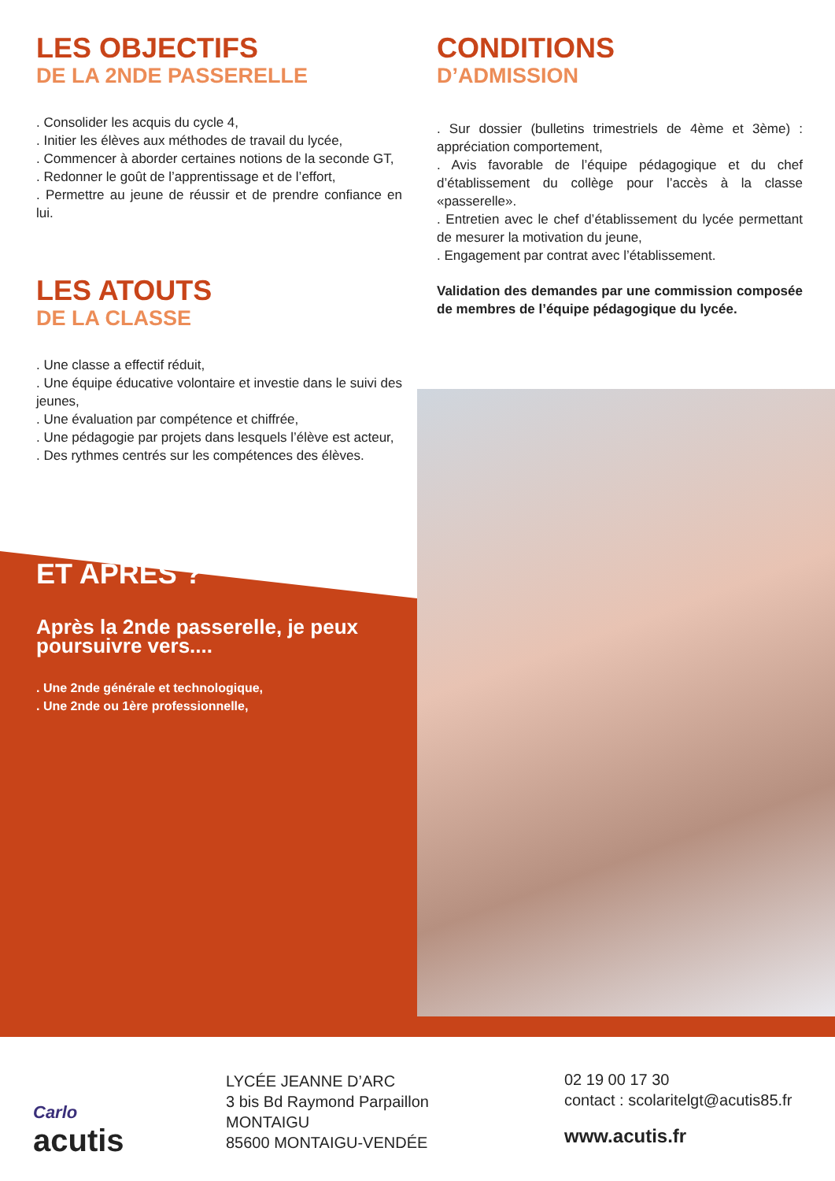LES OBJECTIFS
DE LA 2NDE PASSERELLE
. Consolider les acquis du cycle 4,
. Initier les élèves aux méthodes de travail du lycée,
. Commencer à aborder certaines notions de la seconde GT,
. Redonner le goût de l’apprentissage et de l’effort,
. Permettre au jeune de réussir et de prendre confiance en lui.
LES ATOUTS
DE LA CLASSE
. Une classe a effectif réduit,
. Une équipe éducative volontaire et investie dans le suivi des jeunes,
. Une évaluation par compétence et chiffrée,
. Une pédagogie par projets dans lesquels l’élève est acteur,
. Des rythmes centrés sur les compétences des élèves.
ET APRÈS ?
Après la 2nde passerelle, je peux poursuivre vers....
. Une 2nde générale et technologique,
. Une 2nde ou 1ère professionnelle,
CONDITIONS
D’ADMISSION
. Sur dossier (bulletins trimestriels de 4ème et 3ème) : appréciation comportement,
. Avis favorable de l’équipe pédagogique et du chef d’établissement du collège pour l’accès à la classe «passerelle».
. Entretien avec le chef d’établissement du lycée permettant de mesurer la motivation du jeune,
. Engagement par contrat avec l’établissement.
Validation des demandes par une commission composée de membres de l’équipe pédagogique du lycée.
Carlo
acutis
LYCÉE JEANNE D’ARC
3 bis Bd Raymond Parpaillon
MONTAIGU
85600 MONTAIGU-VENDÉE
02 19 00 17 30
contact : scolaritelgt@acutis85.fr
www.acutis.fr